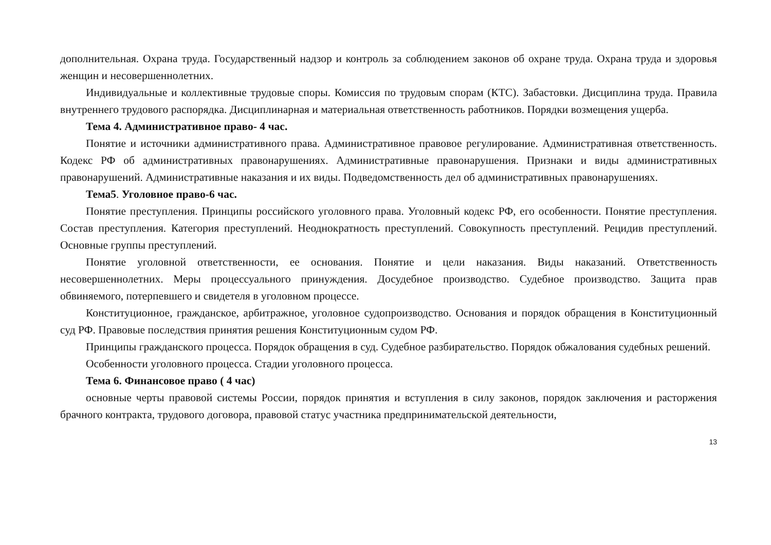дополнительная. Охрана труда. Государственный надзор и контроль за соблюдением законов об охране труда. Охрана труда и здоровья женщин и несовершеннолетних.
Индивидуальные и коллективные трудовые споры. Комиссия по трудовым спорам (КТС). Забастовки. Дисциплина труда. Правила внутреннего трудового распорядка. Дисциплинарная и материальная ответственность работников. Порядки возмещения ущерба.
Тема 4. Административное право- 4 час.
Понятие и источники административного права. Административное правовое регулирование. Административная ответственность. Кодекс РФ об административных правонарушениях. Административные правонарушения. Признаки и виды административных правонарушений. Административные наказания и их виды. Подведомственность дел об административных правонарушениях.
Тема5. Уголовное право-6 час.
Понятие преступления. Принципы российского уголовного права. Уголовный кодекс РФ, его особенности. Понятие преступления. Состав преступления. Категория преступлений. Неоднократность преступлений. Совокупность преступлений. Рецидив преступлений. Основные группы преступлений.
Понятие уголовной ответственности, ее основания. Понятие и цели наказания. Виды наказаний. Ответственность несовершеннолетних. Меры процессуального принуждения. Досудебное производство. Судебное производство. Защита прав обвиняемого, потерпевшего и свидетеля в уголовном процессе.
Конституционное, гражданское, арбитражное, уголовное судопроизводство. Основания и порядок обращения в Конституционный суд РФ. Правовые последствия принятия решения Конституционным судом РФ.
Принципы гражданского процесса. Порядок обращения в суд. Судебное разбирательство. Порядок обжалования судебных решений.
Особенности уголовного процесса. Стадии уголовного процесса.
Тема 6. Финансовое право ( 4 час)
основные черты правовой системы России, порядок принятия и вступления в силу законов, порядок заключения и расторжения брачного контракта, трудового договора, правовой статус участника предпринимательской деятельности,
13